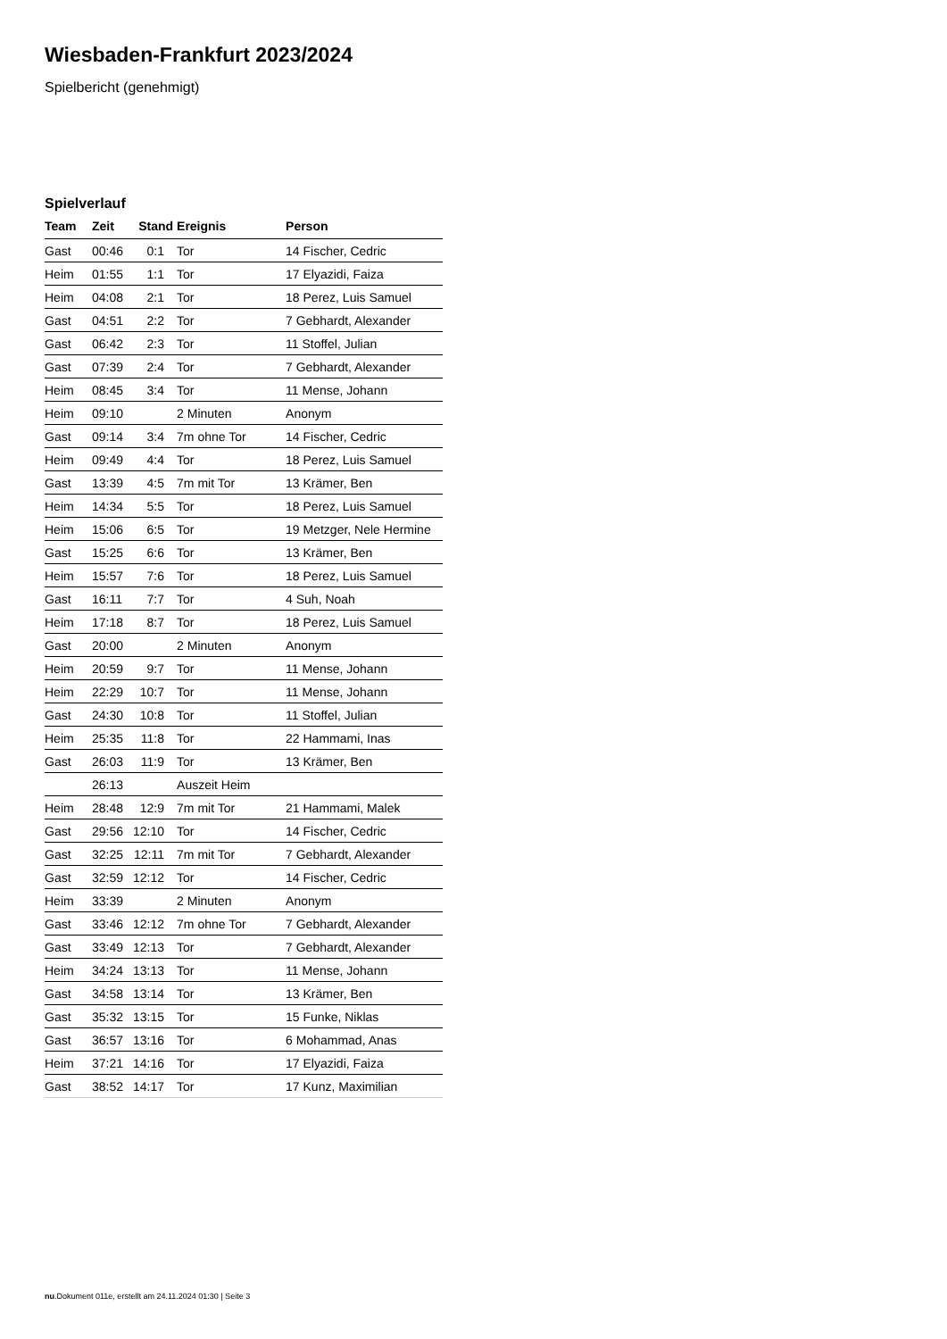Wiesbaden-Frankfurt 2023/2024
Spielbericht (genehmigt)
Spielverlauf
| Team | Zeit | Stand | Ereignis | Person |
| --- | --- | --- | --- | --- |
| Gast | 00:46 | 0:1 | Tor | 14 Fischer, Cedric |
| Heim | 01:55 | 1:1 | Tor | 17 Elyazidi, Faiza |
| Heim | 04:08 | 2:1 | Tor | 18 Perez, Luis Samuel |
| Gast | 04:51 | 2:2 | Tor | 7 Gebhardt, Alexander |
| Gast | 06:42 | 2:3 | Tor | 11 Stoffel, Julian |
| Gast | 07:39 | 2:4 | Tor | 7 Gebhardt, Alexander |
| Heim | 08:45 | 3:4 | Tor | 11 Mense, Johann |
| Heim | 09:10 | | 2 Minuten | Anonym |
| Gast | 09:14 | 3:4 | 7m ohne Tor | 14 Fischer, Cedric |
| Heim | 09:49 | 4:4 | Tor | 18 Perez, Luis Samuel |
| Gast | 13:39 | 4:5 | 7m mit Tor | 13 Krämer, Ben |
| Heim | 14:34 | 5:5 | Tor | 18 Perez, Luis Samuel |
| Heim | 15:06 | 6:5 | Tor | 19 Metzger, Nele Hermine |
| Gast | 15:25 | 6:6 | Tor | 13 Krämer, Ben |
| Heim | 15:57 | 7:6 | Tor | 18 Perez, Luis Samuel |
| Gast | 16:11 | 7:7 | Tor | 4 Suh, Noah |
| Heim | 17:18 | 8:7 | Tor | 18 Perez, Luis Samuel |
| Gast | 20:00 | | 2 Minuten | Anonym |
| Heim | 20:59 | 9:7 | Tor | 11 Mense, Johann |
| Heim | 22:29 | 10:7 | Tor | 11 Mense, Johann |
| Gast | 24:30 | 10:8 | Tor | 11 Stoffel, Julian |
| Heim | 25:35 | 11:8 | Tor | 22 Hammami, Inas |
| Gast | 26:03 | 11:9 | Tor | 13 Krämer, Ben |
| | 26:13 | | Auszeit Heim | |
| Heim | 28:48 | 12:9 | 7m mit Tor | 21 Hammami, Malek |
| Gast | 29:56 | 12:10 | Tor | 14 Fischer, Cedric |
| Gast | 32:25 | 12:11 | 7m mit Tor | 7 Gebhardt, Alexander |
| Gast | 32:59 | 12:12 | Tor | 14 Fischer, Cedric |
| Heim | 33:39 | | 2 Minuten | Anonym |
| Gast | 33:46 | 12:12 | 7m ohne Tor | 7 Gebhardt, Alexander |
| Gast | 33:49 | 12:13 | Tor | 7 Gebhardt, Alexander |
| Heim | 34:24 | 13:13 | Tor | 11 Mense, Johann |
| Gast | 34:58 | 13:14 | Tor | 13 Krämer, Ben |
| Gast | 35:32 | 13:15 | Tor | 15 Funke, Niklas |
| Gast | 36:57 | 13:16 | Tor | 6 Mohammad, Anas |
| Heim | 37:21 | 14:16 | Tor | 17 Elyazidi, Faiza |
| Gast | 38:52 | 14:17 | Tor | 17 Kunz, Maximilian |
nu.Dokument 011e, erstellt am 24.11.2024 01:30 | Seite 3